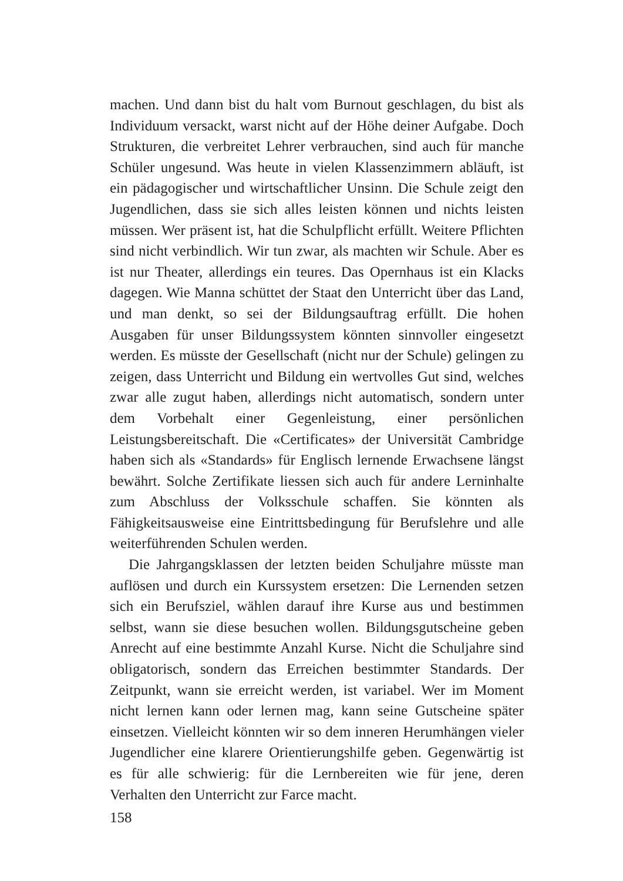machen. Und dann bist du halt vom Burnout geschlagen, du bist als Individuum versackt, warst nicht auf der Höhe deiner Aufgabe. Doch Strukturen, die verbreitet Lehrer verbrauchen, sind auch für manche Schüler ungesund. Was heute in vielen Klassenzimmern abläuft, ist ein pädagogischer und wirtschaftlicher Unsinn. Die Schule zeigt den Jugendlichen, dass sie sich alles leisten können und nichts leisten müssen. Wer präsent ist, hat die Schulpflicht erfüllt. Weitere Pflichten sind nicht verbindlich. Wir tun zwar, als machten wir Schule. Aber es ist nur Theater, allerdings ein teures. Das Opernhaus ist ein Klacks dagegen. Wie Manna schüttet der Staat den Unterricht über das Land, und man denkt, so sei der Bildungsauftrag erfüllt. Die hohen Ausgaben für unser Bildungssystem könnten sinnvoller eingesetzt werden. Es müsste der Gesellschaft (nicht nur der Schule) gelingen zu zeigen, dass Unterricht und Bildung ein wertvolles Gut sind, welches zwar alle zugut haben, allerdings nicht automatisch, sondern unter dem Vorbehalt einer Gegenleistung, einer persönlichen Leistungsbereitschaft. Die «Certificates» der Universität Cambridge haben sich als «Standards» für Englisch lernende Erwachsene längst bewährt. Solche Zertifikate liessen sich auch für andere Lerninhalte zum Abschluss der Volksschule schaffen. Sie könnten als Fähigkeitsausweise eine Eintrittsbedingung für Berufslehre und alle weiterführenden Schulen werden.
Die Jahrgangsklassen der letzten beiden Schuljahre müsste man auflösen und durch ein Kurssystem ersetzen: Die Lernenden setzen sich ein Berufsziel, wählen darauf ihre Kurse aus und bestimmen selbst, wann sie diese besuchen wollen. Bildungsgutscheine geben Anrecht auf eine bestimmte Anzahl Kurse. Nicht die Schuljahre sind obligatorisch, sondern das Erreichen bestimmter Standards. Der Zeitpunkt, wann sie erreicht werden, ist variabel. Wer im Moment nicht lernen kann oder lernen mag, kann seine Gutscheine später einsetzen. Vielleicht könnten wir so dem inneren Herumhängen vieler Jugendlicher eine klarere Orientierungshilfe geben. Gegenwärtig ist es für alle schwierig: für die Lernbereiten wie für jene, deren Verhalten den Unterricht zur Farce macht.
158